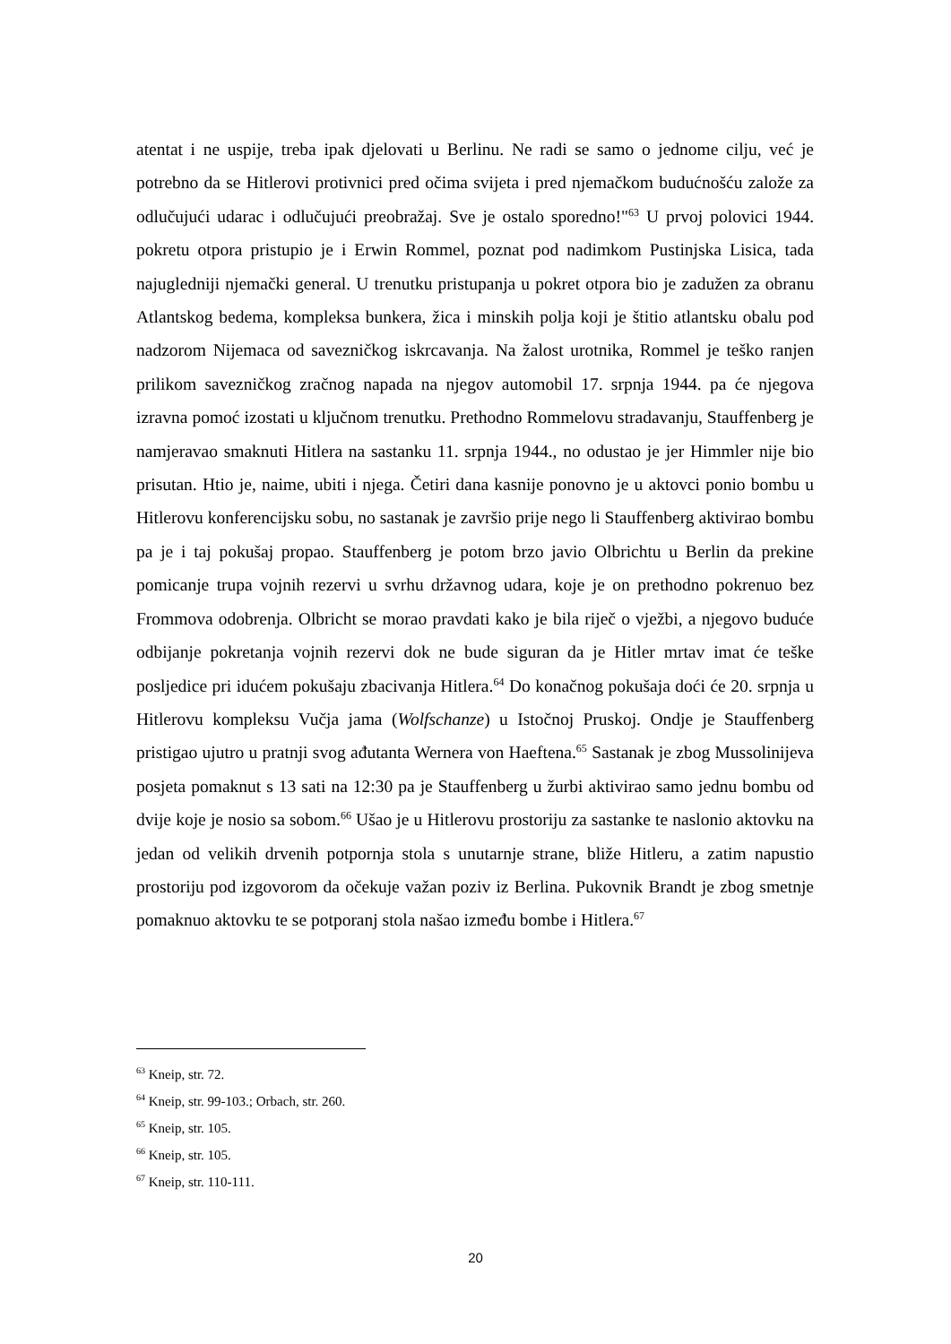atentat i ne uspije, treba ipak djelovati u Berlinu. Ne radi se samo o jednome cilju, već je potrebno da se Hitlerovi protivnici pred očima svijeta i pred njemačkom budućnošću založe za odlučujući udarac i odlučujući preobražaj. Sve je ostalo sporedno!"<sup>63</sup> U prvoj polovici 1944. pokretu otpora pristupio je i Erwin Rommel, poznat pod nadimkom Pustinjska Lisica, tada najugledniji njemački general. U trenutku pristupanja u pokret otpora bio je zadužen za obranu Atlantskog bedema, kompleksa bunkera, žica i minskih polja koji je štitio atlantsku obalu pod nadzorom Nijemaca od savezničkog iskrcavanja. Na žalost urotnika, Rommel je teško ranjen prilikom savezničkog zračnog napada na njegov automobil 17. srpnja 1944. pa će njegova izravna pomoć izostati u ključnom trenutku. Prethodno Rommelovu stradavanju, Stauffenberg je namjeravao smaknuti Hitlera na sastanku 11. srpnja 1944., no odustao je jer Himmler nije bio prisutan. Htio je, naime, ubiti i njega. Četiri dana kasnije ponovno je u aktovci ponio bombu u Hitlerovu konferencijsku sobu, no sastanak je završio prije nego li Stauffenberg aktivirao bombu pa je i taj pokušaj propao. Stauffenberg je potom brzo javio Olbrichtu u Berlin da prekine pomicanje trupa vojnih rezervi u svrhu državnog udara, koje je on prethodno pokrenuo bez Frommova odobrenja. Olbricht se morao pravdati kako je bila riječ o vježbi, a njegovo buduće odbijanje pokretanja vojnih rezervi dok ne bude siguran da je Hitler mrtav imat će teške posljedice pri idućem pokušaju zbacivanja Hitlera.<sup>64</sup> Do konačnog pokušaja doći će 20. srpnja u Hitlerovu kompleksu Vučja jama (Wolfschanze) u Istočnoj Pruskoj. Ondje je Stauffenberg pristigao ujutro u pratnji svog ađutanta Wernera von Haeftena.<sup>65</sup> Sastanak je zbog Mussolinijeva posjeta pomaknut s 13 sati na 12:30 pa je Stauffenberg u žurbi aktivirao samo jednu bombu od dvije koje je nosio sa sobom.<sup>66</sup> Ušao je u Hitlerovu prostoriju za sastanke te naslonio aktovku na jedan od velikih drvenih potpornja stola s unutarnje strane, bliže Hitleru, a zatim napustio prostoriju pod izgovorom da očekuje važan poziv iz Berlina. Pukovnik Brandt je zbog smetnje pomaknuo aktovku te se potporanj stola našao između bombe i Hitlera.<sup>67</sup>
<sup>63</sup> Kneip, str. 72.
<sup>64</sup> Kneip, str. 99-103.; Orbach, str. 260.
<sup>65</sup> Kneip, str. 105.
<sup>66</sup> Kneip, str. 105.
<sup>67</sup> Kneip, str. 110-111.
20